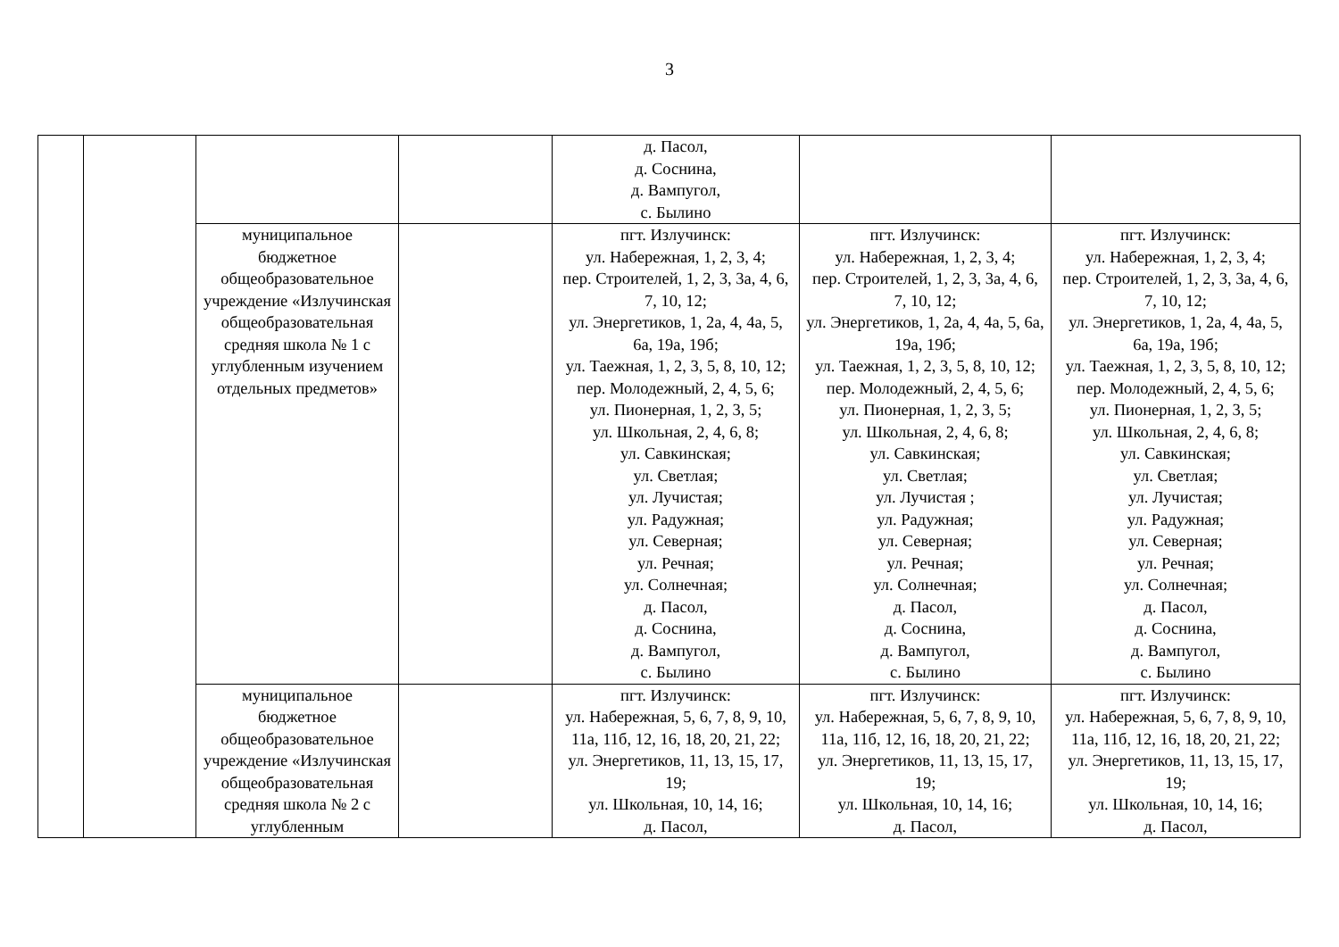3
| | | | | д. Пасол, д. Соснина, д. Вампугол, с. Былино | | |
| | | муниципальное бюджетное общеобразовательное учреждение «Излучинская общеобразовательная средняя школа № 1 с углубленным изучением отдельных предметов» | | пгт. Излучинск: ул. Набережная, 1, 2, 3, 4; пер. Строителей, 1, 2, 3, 3а, 4, 6, 7, 10, 12; ул. Энергетиков, 1, 2а, 4, 4а, 5, 6а, 19а, 19б; ул. Таежная, 1, 2, 3, 5, 8, 10, 12; пер. Молодежный, 2, 4, 5, 6; ул. Пионерная, 1, 2, 3, 5; ул. Школьная, 2, 4, 6, 8; ул. Савкинская; ул. Светлая; ул. Лучистая; ул. Радужная; ул. Северная; ул. Речная; ул. Солнечная; д. Пасол, д. Соснина, д. Вампугол, с. Былино | пгт. Излучинск: ул. Набережная, 1, 2, 3, 4; пер. Строителей, 1, 2, 3, 3а, 4, 6, 7, 10, 12; ул. Энергетиков, 1, 2а, 4, 4а, 5, 6а, 19а, 19б; ул. Таежная, 1, 2, 3, 5, 8, 10, 12; пер. Молодежный, 2, 4, 5, 6; ул. Пионерная, 1, 2, 3, 5; ул. Школьная, 2, 4, 6, 8; ул. Савкинская; ул. Светлая; ул. Лучистая ; ул. Радужная; ул. Северная; ул. Речная; ул. Солнечная; д. Пасол, д. Соснина, д. Вампугол, с. Былино | пгт. Излучинск: ул. Набережная, 1, 2, 3, 4; пер. Строителей, 1, 2, 3, 3а, 4, 6, 7, 10, 12; ул. Энергетиков, 1, 2а, 4, 4а, 5, 6а, 19а, 19б; ул. Таежная, 1, 2, 3, 5, 8, 10, 12; пер. Молодежный, 2, 4, 5, 6; ул. Пионерная, 1, 2, 3, 5; ул. Школьная, 2, 4, 6, 8; ул. Савкинская; ул. Светлая; ул. Лучистая; ул. Радужная; ул. Северная; ул. Речная; ул. Солнечная; д. Пасол, д. Соснина, д. Вампугол, с. Былино |
| | | муниципальное бюджетное общеобразовательное учреждение «Излучинская общеобразовательная средняя школа № 2 с углубленным | | пгт. Излучинск: ул. Набережная, 5, 6, 7, 8, 9, 10, 11а, 11б, 12, 16, 18, 20, 21, 22; ул. Энергетиков, 11, 13, 15, 17, 19; ул. Школьная, 10, 14, 16; д. Пасол, | пгт. Излучинск: ул. Набережная, 5, 6, 7, 8, 9, 10, 11а, 11б, 12, 16, 18, 20, 21, 22; ул. Энергетиков, 11, 13, 15, 17, 19; ул. Школьная, 10, 14, 16; д. Пасол, | пгт. Излучинск: ул. Набережная, 5, 6, 7, 8, 9, 10, 11а, 11б, 12, 16, 18, 20, 21, 22; ул. Энергетиков, 11, 13, 15, 17, 19; ул. Школьная, 10, 14, 16; д. Пасол, |